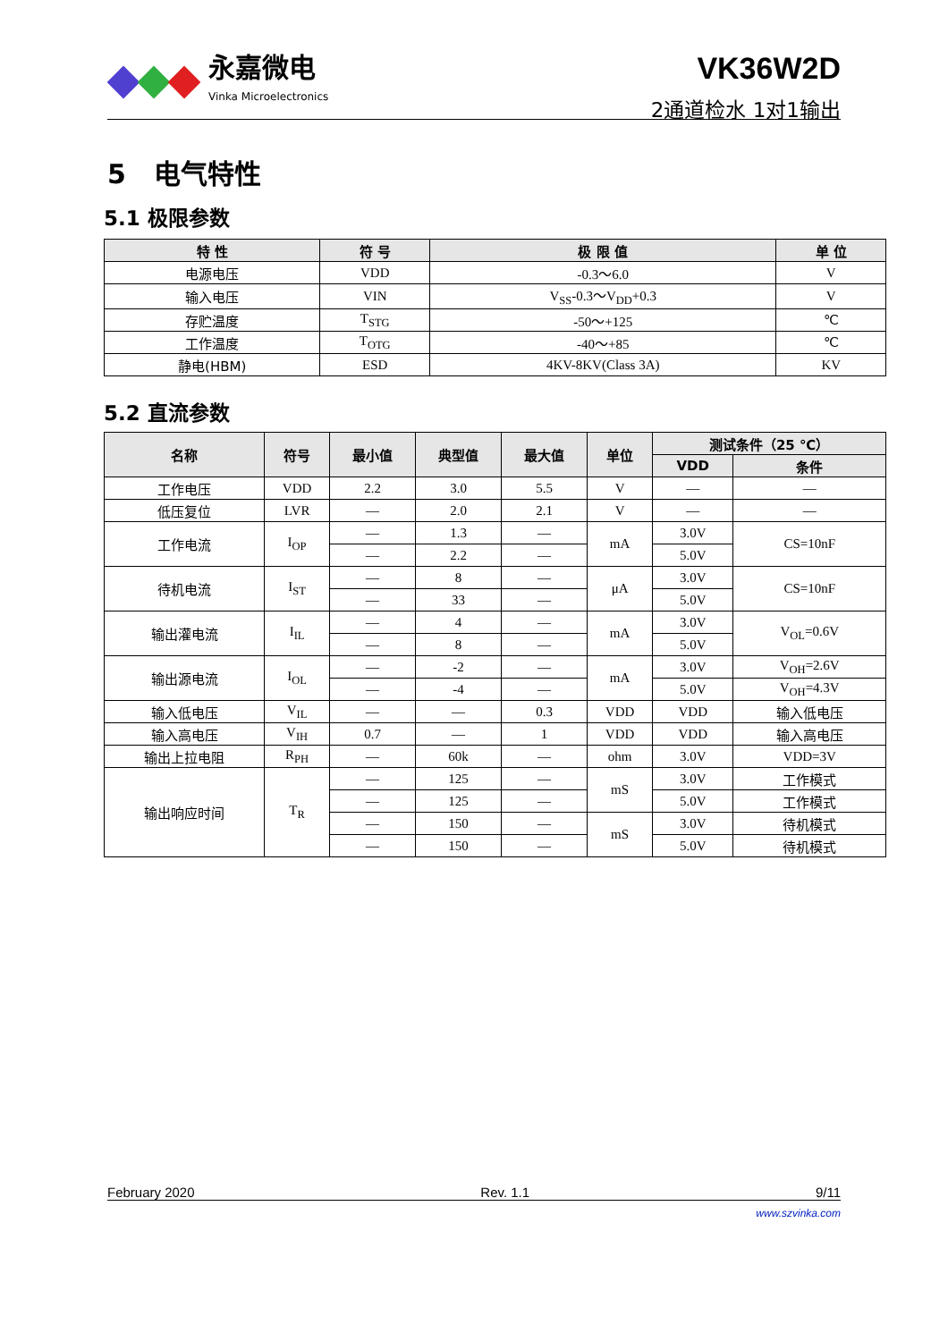永嘉微电
Vinka Microelectronics
VK36W2D
2通道检水 1对1输出
5 电气特性
5.1 极限参数
| 特 性 | 符 号 | 极 限 值 | 单 位 |
| --- | --- | --- | --- |
| 电源电压 | VDD | -0.3～6.0 | V |
| 输入电压 | VIN | V<sub>SS</sub>-0.3～V<sub>DD</sub>+0.3 | V |
| 存贮温度 | T<sub>STG</sub> | -50～+125 | ℃ |
| 工作温度 | T<sub>OTG</sub> | -40～+85 | ℃ |
| 静电(HBM) | ESD | 4KV-8KV(Class 3A) | KV |
5.2 直流参数
| 名称 | 符号 | 最小值 | 典型值 | 最大值 | 单位 | 测试条件（25 ℃） | |
| --- | --- | --- | --- | --- | --- | --- | --- |
| | | | | | | VDD | 条件 |
| 工作电压 | VDD | 2.2 | 3.0 | 5.5 | V | — | — |
| 低压复位 | LVR | — | 2.0 | 2.1 | V | — | — |
| 工作电流 | I<sub>OP</sub> | — | 1.3 | — | mA | 3.0V | CS=10nF |
| | | — | 2.2 | — | | 5.0V | |
| 待机电流 | I<sub>ST</sub> | — | 8 | — | μA | 3.0V | CS=10nF |
| | | — | 33 | — | | 5.0V | |
| 输出灌电流 | I<sub>IL</sub> | — | 4 | — | mA | 3.0V | V<sub>OL</sub>=0.6V |
| | | — | 8 | — | | 5.0V | |
| 输出源电流 | I<sub>OL</sub> | — | -2 | — | mA | 3.0V | V<sub>OH</sub>=2.6V |
| | | — | -4 | — | | 5.0V | V<sub>OH</sub>=4.3V |
| 输入低电压 | V<sub>IL</sub> | — | — | 0.3 | VDD | VDD | 输入低电压 |
| 输入高电压 | V<sub>IH</sub> | 0.7 | — | 1 | VDD | VDD | 输入高电压 |
| 输出上拉电阻 | R<sub>PH</sub> | — | 60k | — | ohm | 3.0V | VDD=3V |
| 输出响应时间 | T<sub>R</sub> | — | 125 | — | mS | 3.0V | 工作模式 |
| | | — | 125 | — | | 5.0V | 工作模式 |
| | | — | 150 | — | mS | 3.0V | 待机模式 |
| | | — | 150 | — | | 5.0V | 待机模式 |
February 2020 Rev. 1.1 9/11
www.szvinka.com